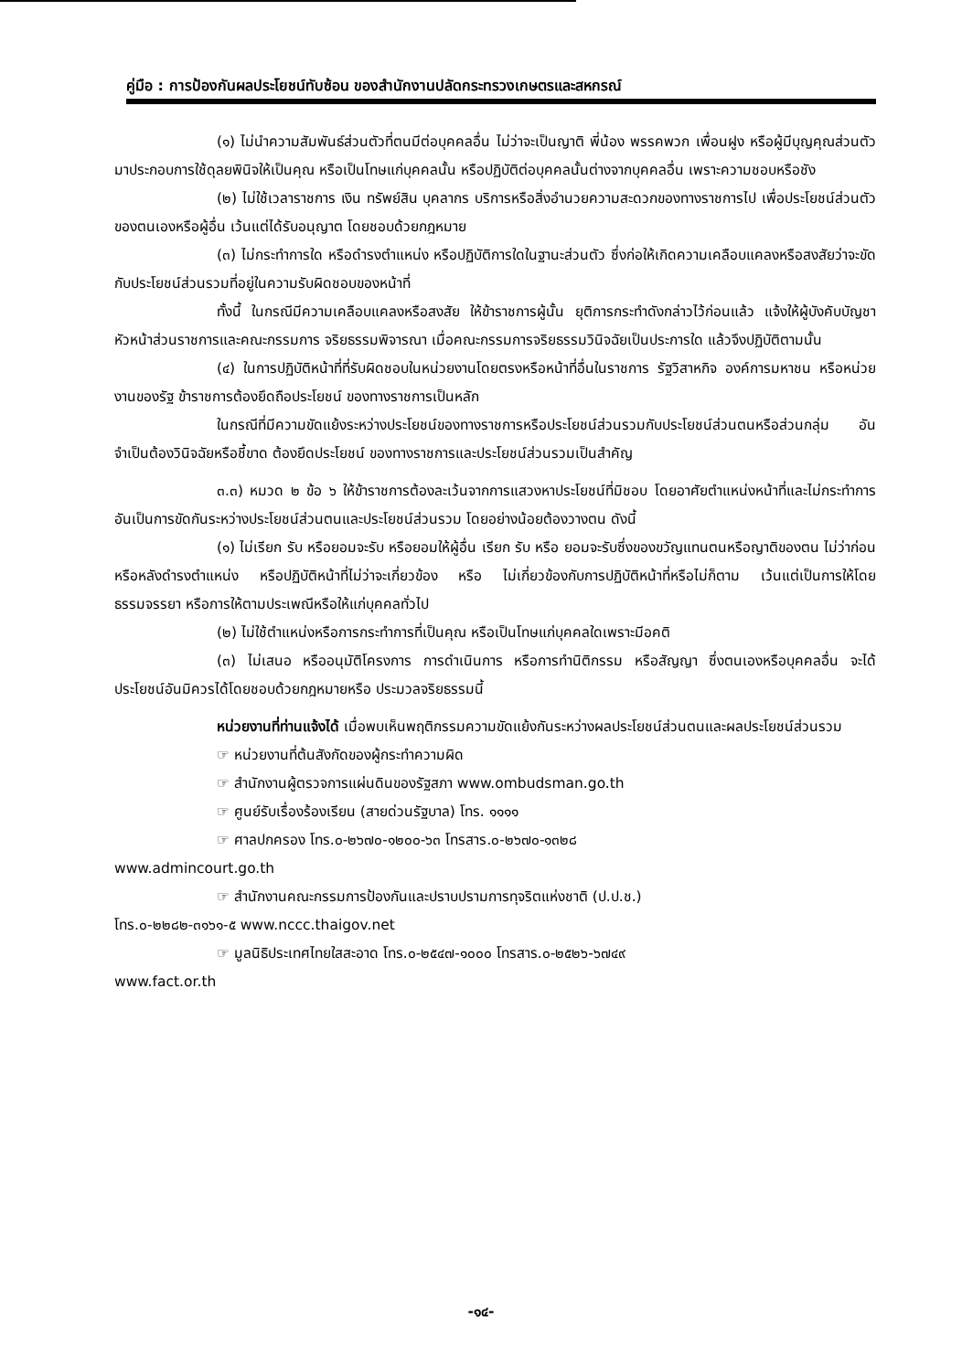คู่มือ : การป้องกันผลประโยชน์ทับซ้อน ของสำนักงานปลัดกระทรวงเกษตรและสหกรณ์
(๑) ไม่นำความสัมพันธ์ส่วนตัวที่ตนมีต่อบุคคลอื่น ไม่ว่าจะเป็นญาติ พี่น้อง พรรคพวก เพื่อนฝูง หรือผู้มีบุญคุณส่วนตัวมาประกอบการใช้ดุลยพินิจให้เป็นคุณ หรือเป็นโทษแก่บุคคลนั้น หรือปฏิบัติต่อบุคคลนั้นต่างจากบุคคลอื่น เพราะความชอบหรือชัง
(๒) ไม่ใช้เวลาราชการ เงิน ทรัพย์สิน บุคลากร บริการหรือสิ่งอำนวยความสะดวกของทางราชการไป เพื่อประโยชน์ส่วนตัวของตนเองหรือผู้อื่น เว้นแต่ได้รับอนุญาต โดยชอบด้วยกฎหมาย
(๓) ไม่กระทำการใด หรือดำรงตำแหน่ง หรือปฏิบัติการใดในฐานะส่วนตัว ซึ่งก่อให้เกิดความเคลือบแคลงหรือสงสัยว่าจะขัดกับประโยชน์ส่วนรวมที่อยู่ในความรับผิดชอบของหน้าที่
ทั้งนี้ ในกรณีมีความเคลือบแคลงหรือสงสัย ให้ข้าราชการผู้นั้น ยุติการกระทำดังกล่าวไว้ก่อนแล้ว แจ้งให้ผู้บังคับบัญชา หัวหน้าส่วนราชการและคณะกรรมการ จริยธรรมพิจารณา เมื่อคณะกรรมการจริยธรรมวินิจฉัยเป็นประการใด แล้วจึงปฏิบัติตามนั้น
(๔) ในการปฏิบัติหน้าที่ที่รับผิดชอบในหน่วยงานโดยตรงหรือหน้าที่อื่นในราชการ รัฐวิสาหกิจ องค์การมหาชน หรือหน่วยงานของรัฐ ข้าราชการต้องยึดถือประโยชน์ ของทางราชการเป็นหลัก
ในกรณีที่มีความขัดแย้งระหว่างประโยชน์ของทางราชการหรือประโยชน์ส่วนรวมกับประโยชน์ส่วนตนหรือส่วนกลุ่ม อันจำเป็นต้องวินิจฉัยหรือชี้ขาด ต้องยึดประโยชน์ ของทางราชการและประโยชน์ส่วนรวมเป็นสำคัญ
๓.๓) หมวด ๒ ข้อ ๖ ให้ข้าราชการต้องละเว้นจากการแสวงหาประโยชน์ที่มิชอบ โดยอาศัยตำแหน่งหน้าที่และไม่กระทำการอันเป็นการขัดกันระหว่างประโยชน์ส่วนตนและประโยชน์ส่วนรวม โดยอย่างน้อยต้องวางตน ดังนี้
(๑) ไม่เรียก รับ หรือยอมจะรับ หรือยอมให้ผู้อื่น เรียก รับ หรือ ยอมจะรับซึ่งของขวัญแทนตนหรือญาติของตน ไม่ว่าก่อนหรือหลังดำรงตำแหน่ง หรือปฏิบัติหน้าที่ไม่ว่าจะเกี่ยวข้อง หรือ ไม่เกี่ยวข้องกับการปฏิบัติหน้าที่หรือไม่ก็ตาม เว้นแต่เป็นการให้โดยธรรมจรรยา หรือการให้ตามประเพณีหรือให้แก่บุคคลทั่วไป
(๒) ไม่ใช้ตำแหน่งหรือการกระทำการที่เป็นคุณ หรือเป็นโทษแก่บุคคลใดเพราะมีอคติ
(๓) ไม่เสนอ หรืออนุมัติโครงการ การดำเนินการ หรือการทำนิติกรรม หรือสัญญา ซึ่งตนเองหรือบุคคลอื่น จะได้ประโยชน์อันมิควรได้โดยชอบด้วยกฎหมายหรือ ประมวลจริยธรรมนี้
หน่วยงานที่ท่านแจ้งได้ เมื่อพบเห็นพฤติกรรมความขัดแย้งกันระหว่างผลประโยชน์ส่วนตนและผลประโยชน์ส่วนรวม
☞ หน่วยงานที่ต้นสังกัดของผู้กระทำความผิด
☞ สำนักงานผู้ตรวจการแผ่นดินของรัฐสภา www.ombudsman.go.th
☞ ศูนย์รับเรื่องร้องเรียน (สายด่วนรัฐบาล) โทร. ๑๑๑๑
☞ ศาลปกครอง โทร.๐-๒๖๗๐-๑๒๐๐-๖๓ โทรสาร.๐-๒๖๗๐-๑๓๒๘
www.admincourt.go.th
☞ สำนักงานคณะกรรมการป้องกันและปราบปรามการทุจริตแห่งชาติ (ป.ป.ช.)
โทร.๐-๒๒๘๒-๓๑๖๑-๕ www.nccc.thaigov.net
☞ มูลนิธิประเทศไทยใสสะอาด โทร.๐-๒๕๔๗-๑๐๐๐ โทรสาร.๐-๒๕๒๖-๖๗๔๙
www.fact.or.th
-๑๔-